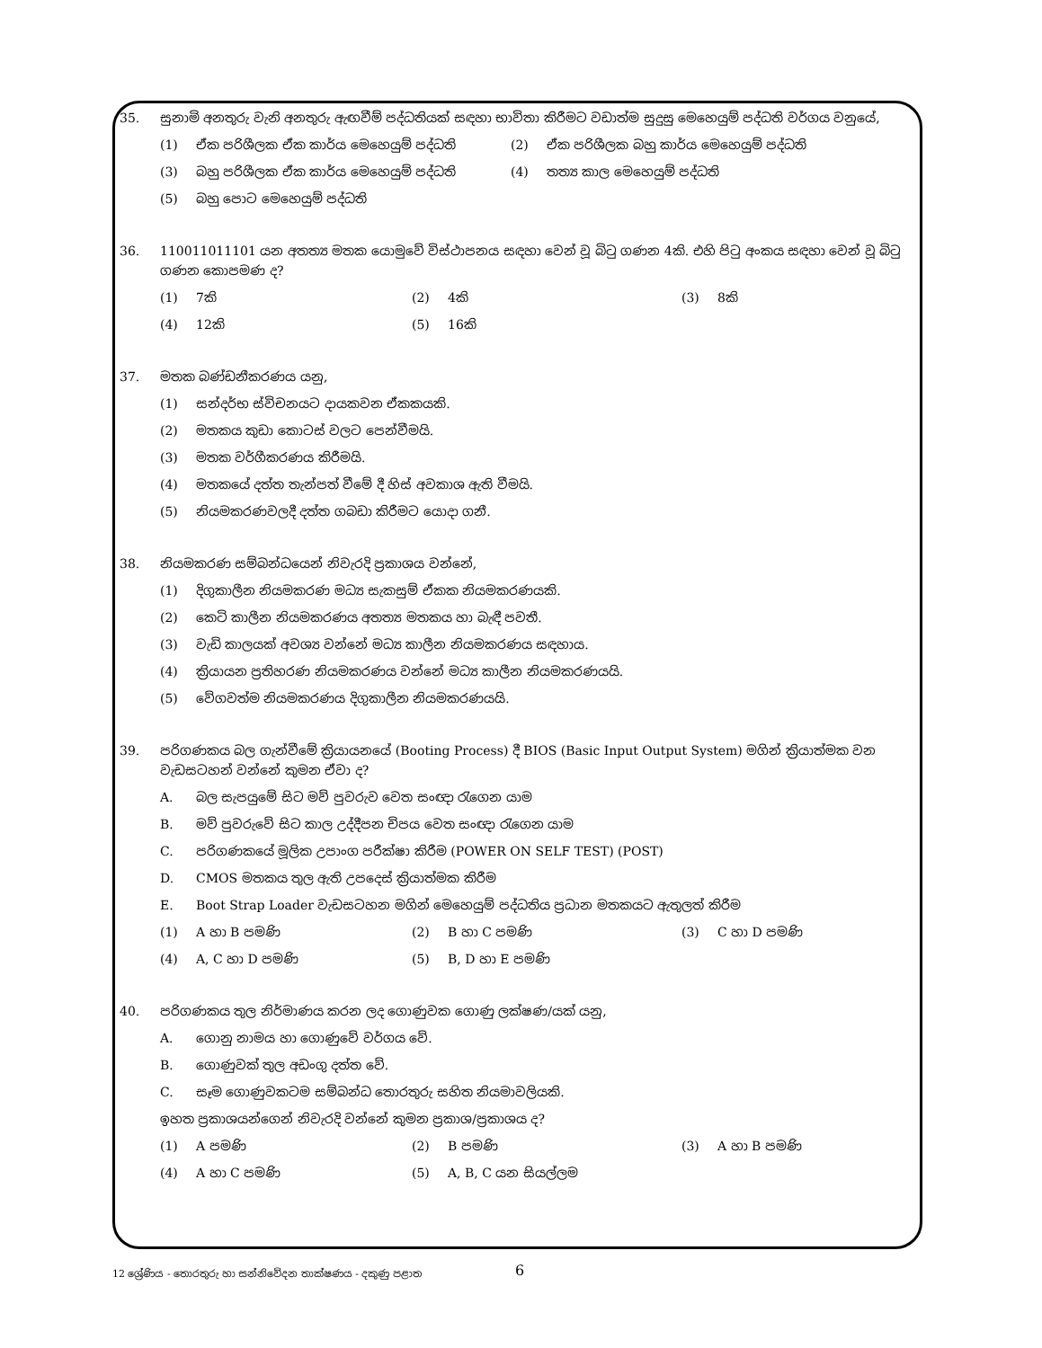35. සුනාමි අනතුරු වැනි අනතුරු ඇඟවීම් පද්ධතියක් සඳහා භාවිතා කිරීමට වඩාත්ම සුදුසු මෙහෙයුම් පද්ධති වර්ගය වනුයේ,
(1) ඒක පරිශීලක ඒක කාර්ය මෙහෙයුම් පද්ධති (2) ඒක පරිශීලක බහු කාර්ය මෙහෙයුම් පද්ධති
(3) බහු පරිශීලක ඒක කාර්ය මෙහෙයුම් පද්ධති (4) තත්‍ය කාල මෙහෙයුම් පද්ධති
(5) බහු පොට මෙහෙයුම් පද්ධති
36. 110011011101 යන අතත්‍ය මතක යොමුවේ විස්ථාපනය සඳහා වෙන් වූ බිටු ගණන 4කි. එහි පිටු අංකය සඳහා වෙන් වූ බිටු ගණන කොපමණ ද?
(1) 7කි (2) 4කි (3) 8කි
(4) 12කි (5) 16කි
37. මතක බණ්ඩනීකරණය යනු,
(1) සන්දර්භ ස්විචනයට දායකවන ඒකකයකි.
(2) මතකය කුඩා කොටස් වලට පෙන්වීමයි.
(3) මතක වර්ගීකරණය කිරීමයි.
(4) මතකයේ දත්ත තැන්පත් වීමේ දී හිස් අවකාශ ඇති වීමයි.
(5) නියමකරණවලදී දත්ත ගබඩා කිරීමට යොදා ගනී.
38. නියමකරණ සම්බන්ධයෙන් නිවැරදි ප්‍රකාශය වන්නේ,
(1) දිගුකාලීන නියමකරණ මධ්‍ය සැකසුම් ඒකක නියමකරණයකි.
(2) කෙටි කාලීන නියමකරණය අතත්‍ය මතකය හා බැඳී පවතී.
(3) වැඩි කාලයක් අවශ්‍ය වන්නේ මධ්‍ය කාලීන නියමකරණය සඳහාය.
(4) ක්‍රියායන ප්‍රතිහරණ නියමකරණය වන්නේ මධ්‍ය කාලීන නියමකරණයයි.
(5) වේගවත්ම නියමකරණය දිගුකාලීන නියමකරණයයි.
39. පරිගණකය බල ගැන්වීමේ ක්‍රියායනයේ (Booting Process) දී BIOS (Basic Input Output System) මගින් ක්‍රියාත්මක වන වැඩසටහන් වන්නේ කුමන ඒවා ද?
A. බල සැපයුමේ සිට මව් පුවරුව වෙත සංඥා රැගෙන යාම
B. මව් පුවරුවේ සිට කාල උද්දීපන චිපය වෙත සංඥා රැගෙන යාම
C. පරිගණකයේ මූලික උපාංග පරීක්ෂා කිරීම (POWER ON SELF TEST) (POST)
D. CMOS මතකය තුල ඇති උපදෙස් ක්‍රියාත්මක කිරීම
E. Boot Strap Loader වැඩසටහන මගින් මෙහෙයුම් පද්ධතිය ප්‍රධාන මතකයට ඇතුලත් කිරීම
(1) A හා B පමණි (2) B හා C පමණි (3) C හා D පමණි
(4) A, C හා D පමණි (5) B, D හා E පමණි
40. පරිගණකය තුල නිර්මාණය කරන ලද ගොණුවක ගොණු ලක්ෂණ/යක් යනු,
A. ගොනු නාමය හා ගොණුවේ වර්ගය වේ.
B. ගොණුවක් තුල අඩංගු දත්ත වේ.
C. සෑම ගොණුවකටම සම්බන්ධ තොරතුරු සහිත නියමාවලියකි.
ඉහත ප්‍රකාශයන්ගෙන් නිවැරදි වන්නේ කුමන ප්‍රකාශ/ප්‍රකාශය ද?
(1) A පමණි (2) B පමණි (3) A හා B පමණි
(4) A හා C පමණි (5) A, B, C යන සියල්ලම
12 ශ්‍රේණිය - තොරතුරු හා සන්නිවේදන තාක්ෂණය - දකුණු පළාත
6